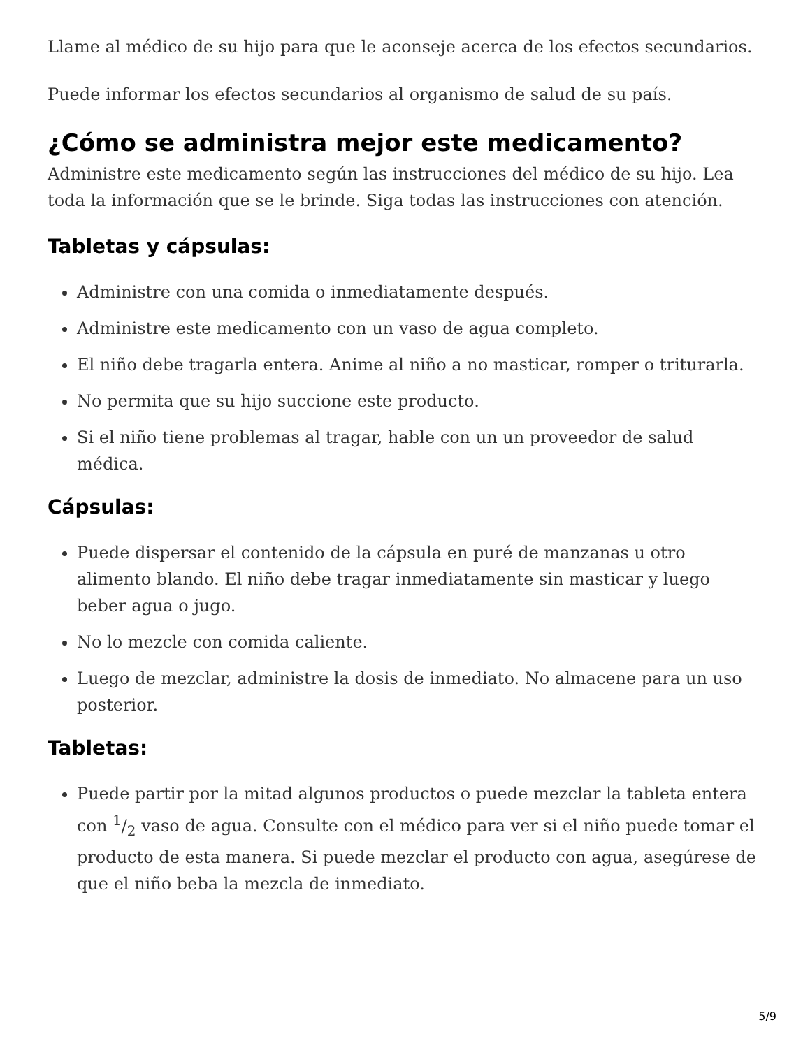Llame al médico de su hijo para que le aconseje acerca de los efectos secundarios.
Puede informar los efectos secundarios al organismo de salud de su país.
¿Cómo se administra mejor este medicamento?
Administre este medicamento según las instrucciones del médico de su hijo. Lea toda la información que se le brinde. Siga todas las instrucciones con atención.
Tabletas y cápsulas:
Administre con una comida o inmediatamente después.
Administre este medicamento con un vaso de agua completo.
El niño debe tragarla entera. Anime al niño a no masticar, romper o triturarla.
No permita que su hijo succione este producto.
Si el niño tiene problemas al tragar, hable con un un proveedor de salud médica.
Cápsulas:
Puede dispersar el contenido de la cápsula en puré de manzanas u otro alimento blando. El niño debe tragar inmediatamente sin masticar y luego beber agua o jugo.
No lo mezcle con comida caliente.
Luego de mezclar, administre la dosis de inmediato. No almacene para un uso posterior.
Tabletas:
Puede partir por la mitad algunos productos o puede mezclar la tableta entera con 1/2 vaso de agua. Consulte con el médico para ver si el niño puede tomar el producto de esta manera. Si puede mezclar el producto con agua, asegúrese de que el niño beba la mezcla de inmediato.
5/9